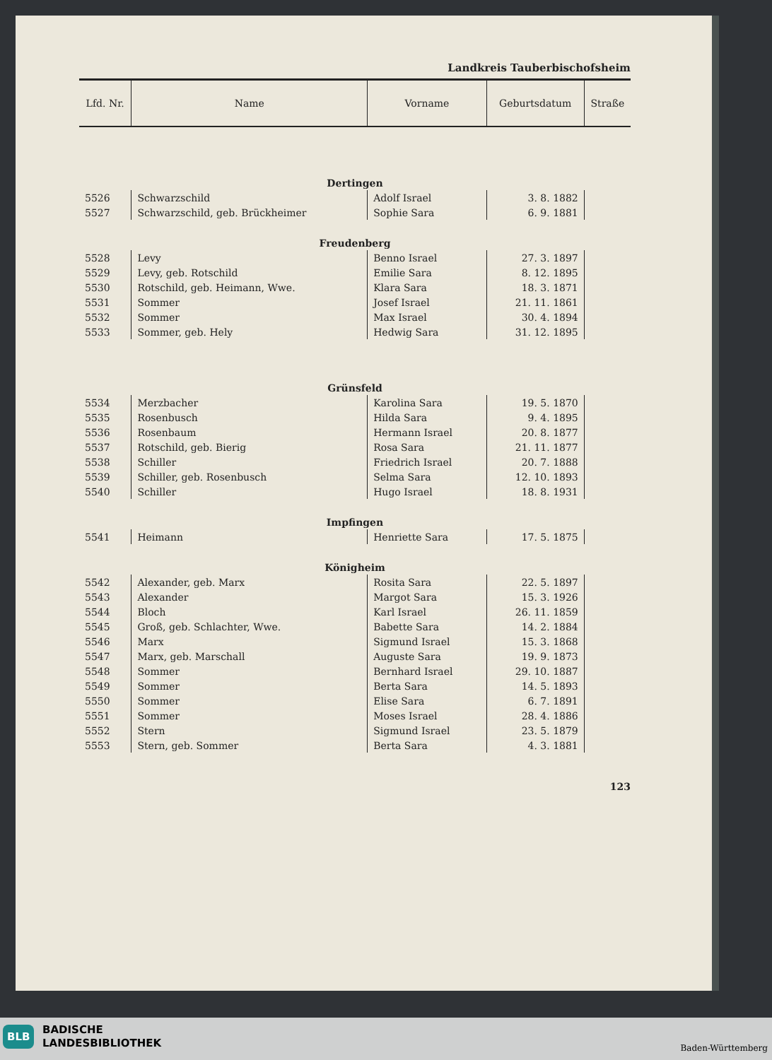Landkreis Tauberbischofsheim
| Lfd. Nr. | Name | Vorname | Geburtsdatum | Straße |
| --- | --- | --- | --- | --- |
| Dertingen | | | | |
| 5526 | Schwarzschild | Adolf Israel | 3. 8. 1882 | |
| 5527 | Schwarzschild, geb. Brückheimer | Sophie Sara | 6. 9. 1881 | |
| Freudenberg | | | | |
| 5528 | Levy | Benno Israel | 27. 3. 1897 | |
| 5529 | Levy, geb. Rotschild | Emilie Sara | 8. 12. 1895 | |
| 5530 | Rotschild, geb. Heimann, Wwe. | Klara Sara | 18. 3. 1871 | |
| 5531 | Sommer | Josef Israel | 21. 11. 1861 | |
| 5532 | Sommer | Max Israel | 30. 4. 1894 | |
| 5533 | Sommer, geb. Hely | Hedwig Sara | 31. 12. 1895 | |
| Grünsfeld | | | | |
| 5534 | Merzbacher | Karolina Sara | 19. 5. 1870 | |
| 5535 | Rosenbusch | Hilda Sara | 9. 4. 1895 | |
| 5536 | Rosenbaum | Hermann Israel | 20. 8. 1877 | |
| 5537 | Rotschild, geb. Bierig | Rosa Sara | 21. 11. 1877 | |
| 5538 | Schiller | Friedrich Israel | 20. 7. 1888 | |
| 5539 | Schiller, geb. Rosenbusch | Selma Sara | 12. 10. 1893 | |
| 5540 | Schiller | Hugo Israel | 18. 8. 1931 | |
| Impfingen | | | | |
| 5541 | Heimann | Henriette Sara | 17. 5. 1875 | |
| Königheim | | | | |
| 5542 | Alexander, geb. Marx | Rosita Sara | 22. 5. 1897 | |
| 5543 | Alexander | Margot Sara | 15. 3. 1926 | |
| 5544 | Bloch | Karl Israel | 26. 11. 1859 | |
| 5545 | Groß, geb. Schlachter, Wwe. | Babette Sara | 14. 2. 1884 | |
| 5546 | Marx | Sigmund Israel | 15. 3. 1868 | |
| 5547 | Marx, geb. Marschall | Auguste Sara | 19. 9. 1873 | |
| 5548 | Sommer | Bernhard Israel | 29. 10. 1887 | |
| 5549 | Sommer | Berta Sara | 14. 5. 1893 | |
| 5550 | Sommer | Elise Sara | 6. 7. 1891 | |
| 5551 | Sommer | Moses Israel | 28. 4. 1886 | |
| 5552 | Stern | Sigmund Israel | 23. 5. 1879 | |
| 5553 | Stern, geb. Sommer | Berta Sara | 4. 3. 1881 | |
123
BLB
BADISCHE
LANDESBIBLIOTHEK
Baden-Württemberg